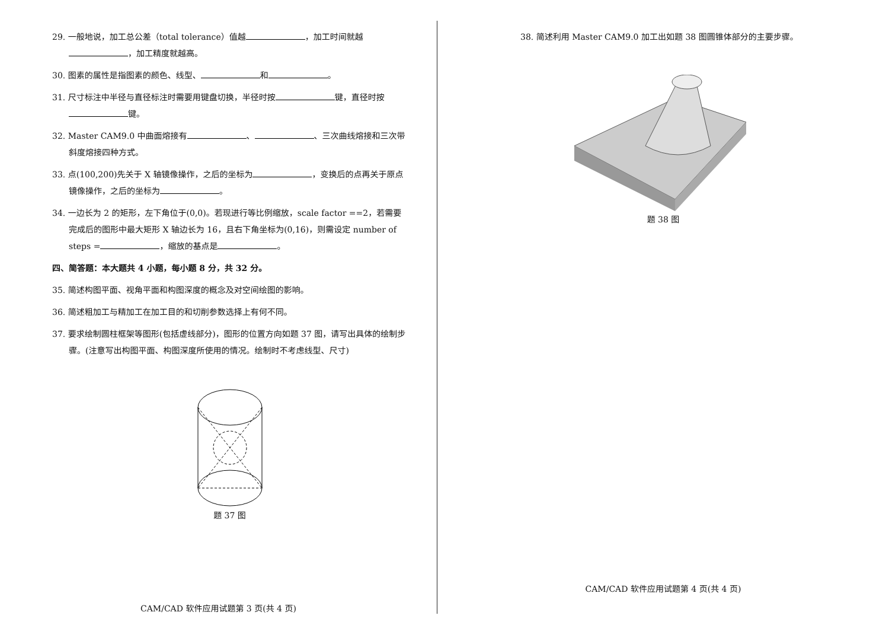29. 一般地说，加工总公差（total tolerance）值越 ，加工时间就越 ，加工精度就越高。
30. 图素的属性是指图素的颜色、线型、 和 。
31. 尺寸标注中半径与直径标注时需要用键盘切换，半径时按 键，直径时按 键。
32. Master CAM9.0 中曲面熔接有 、 、三次曲线熔接和三次带斜度熔接四种方式。
33. 点(100,200)先关于 X 轴镜像操作，之后的坐标为 ，变换后的点再关于原点镜像操作，之后的坐标为 。
34. 一边长为 2 的矩形，左下角位于(0,0)。若现进行等比例缩放，scale factor ==2，若需要完成后的图形中最大矩形 X 轴边长为 16，且右下角坐标为(0,16)，则需设定 number of steps = ，缩放的基点是 。
四、简答题：本大题共 4 小题，每小题 8 分，共 32 分。
35. 简述构图平面、视角平面和构图深度的概念及对空间绘图的影响。
36. 简述粗加工与精加工在加工目的和切削参数选择上有何不同。
37. 要求绘制圆柱框架等图形(包括虚线部分)，图形的位置方向如题 37 图，请写出具体的绘制步骤。(注意写出构图平面、构图深度所使用的情况。绘制时不考虑线型、尺寸)
题 37 图
CAM/CAD 软件应用试题第 3 页(共 4 页)
38. 简述利用 Master CAM9.0 加工出如题 38 图圆锥体部分的主要步骤。
题 38 图
CAM/CAD 软件应用试题第 4 页(共 4 页)